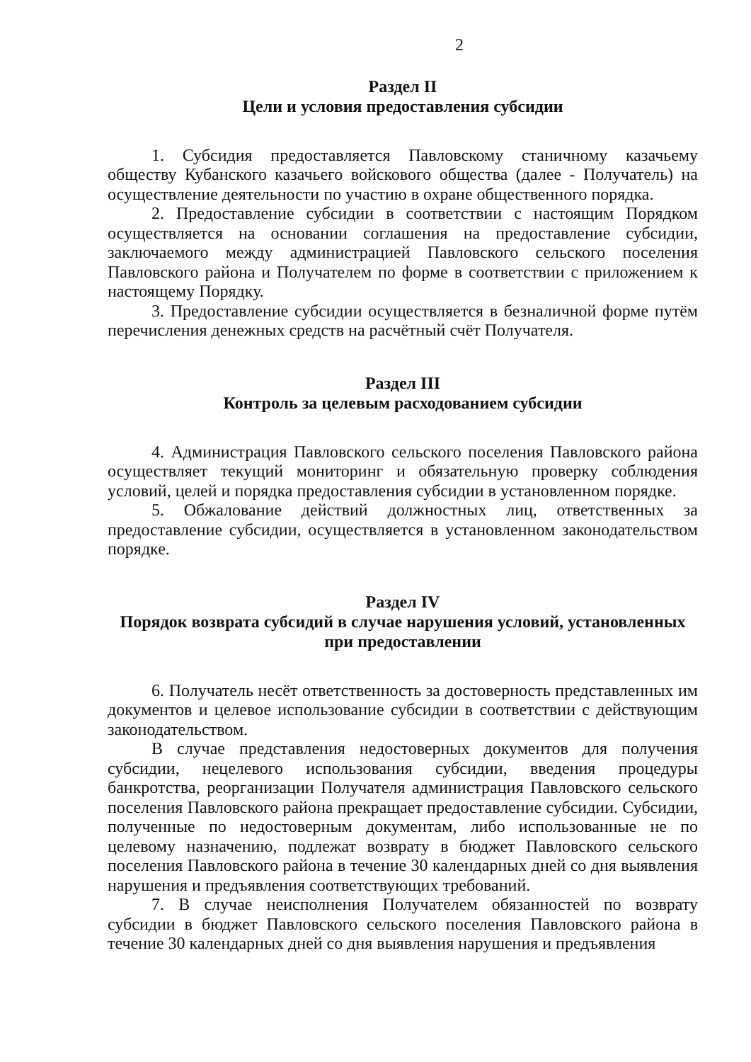2
Раздел II
Цели и условия предоставления субсидии
1. Субсидия предоставляется Павловскому станичному казачьему обществу Кубанского казачьего войскового общества (далее - Получатель) на осуществление деятельности по участию в охране общественного порядка.
2. Предоставление субсидии в соответствии с настоящим Порядком осуществляется на основании соглашения на предоставление субсидии, заключаемого между администрацией Павловского сельского поселения Павловского района и Получателем по форме в соответствии с приложением к настоящему Порядку.
3. Предоставление субсидии осуществляется в безналичной форме путём перечисления денежных средств на расчётный счёт Получателя.
Раздел III
Контроль за целевым расходованием субсидии
4. Администрация Павловского сельского поселения Павловского района осуществляет текущий мониторинг и обязательную проверку соблюдения условий, целей и порядка предоставления субсидии в установленном порядке.
5. Обжалование действий должностных лиц, ответственных за предоставление субсидии, осуществляется в установленном законодательством порядке.
Раздел IV
Порядок возврата субсидий в случае нарушения условий, установленных при предоставлении
6. Получатель несёт ответственность за достоверность представленных им документов и целевое использование субсидии в соответствии с действующим законодательством.
В случае представления недостоверных документов для получения субсидии, нецелевого использования субсидии, введения процедуры банкротства, реорганизации Получателя администрация Павловского сельского поселения Павловского района прекращает предоставление субсидии. Субсидии, полученные по недостоверным документам, либо использованные не по целевому назначению, подлежат возврату в бюджет Павловского сельского поселения Павловского района в течение 30 календарных дней со дня выявления нарушения и предъявления соответствующих требований.
7. В случае неисполнения Получателем обязанностей по возврату субсидии в бюджет Павловского сельского поселения Павловского района в течение 30 календарных дней со дня выявления нарушения и предъявления